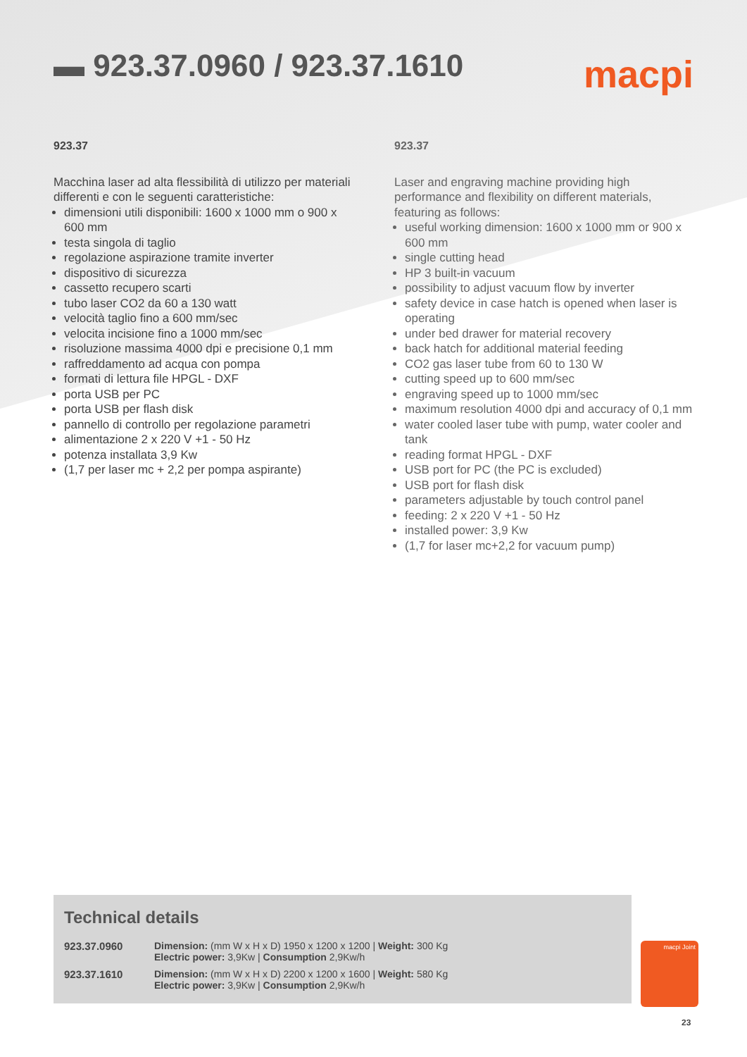▬ 923.37.0960 / 923.37.1610
macpi
923.37
Macchina laser ad alta flessibilità di utilizzo per materiali differenti e con le seguenti caratteristiche:
dimensioni utili disponibili: 1600 x 1000 mm o 900 x 600 mm
testa singola di taglio
regolazione aspirazione tramite inverter
dispositivo di sicurezza
cassetto recupero scarti
tubo laser CO2 da 60 a 130 watt
velocità taglio fino a 600 mm/sec
velocita incisione fino a 1000 mm/sec
risoluzione massima 4000 dpi e precisione 0,1 mm
raffreddamento ad acqua con pompa
formati di lettura file HPGL - DXF
porta USB per PC
porta USB per flash disk
pannello di controllo per regolazione parametri
alimentazione 2 x 220 V +1 - 50 Hz
potenza installata 3,9 Kw
(1,7 per laser mc + 2,2 per pompa aspirante)
923.37
Laser and engraving machine providing high performance and flexibility on different materials, featuring as follows:
useful working dimension: 1600 x 1000 mm or 900 x 600 mm
single cutting head
HP 3 built-in vacuum
possibility to adjust vacuum flow by inverter
safety device in case hatch is opened when laser is operating
under bed drawer for material recovery
back hatch for additional material feeding
CO2 gas laser tube from 60 to 130 W
cutting speed up to 600 mm/sec
engraving speed up to 1000 mm/sec
maximum resolution 4000 dpi and accuracy of 0,1 mm
water cooled laser tube with pump, water cooler and tank
reading format HPGL - DXF
USB port for PC (the PC is excluded)
USB port for flash disk
parameters adjustable by touch control panel
feeding: 2 x 220 V +1 - 50 Hz
installed power: 3,9 Kw
(1,7 for laser mc+2,2 for vacuum pump)
Technical details
| 923.37.0960 | Dimension: (mm W x H x D) 1950 x 1200 x 1200 / Weight: 300 Kg Electric power: 3,9Kw / Consumption 2,9Kw/h |
| 923.37.1610 | Dimension: (mm W x H x D) 2200 x 1200 x 1600 / Weight: 580 Kg Electric power: 3,9Kw / Consumption 2,9Kw/h |
macpi Joint
23